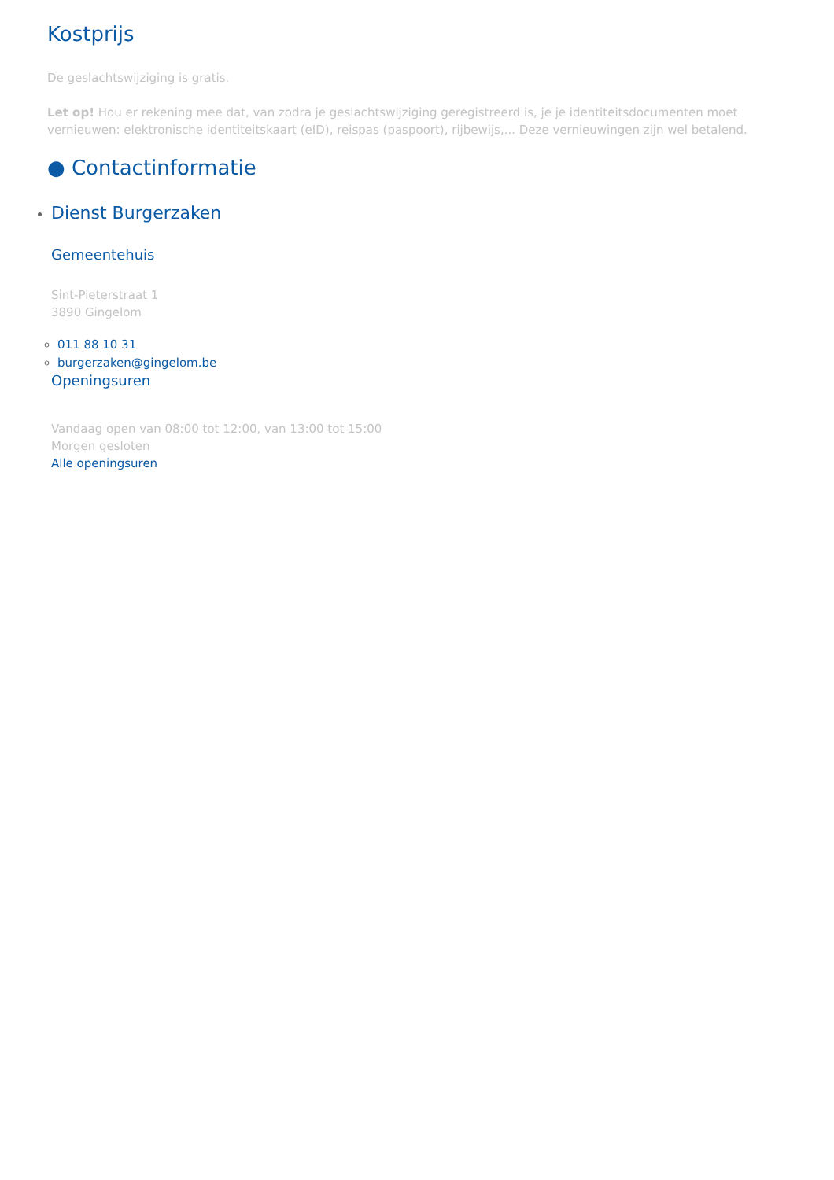Kostprijs
De geslachtswijziging is gratis.
Let op! Hou er rekening mee dat, van zodra je geslachtswijziging geregistreerd is, je je identiteitsdocumenten moet vernieuwen: elektronische identiteitskaart (eID), reispas (paspoort), rijbewijs,... Deze vernieuwingen zijn wel betalend.
● Contactinformatie
Dienst Burgerzaken
Gemeentehuis
Sint-Pieterstraat 1
3890 Gingelom
011 88 10 31
burgerzaken@gingelom.be
Openingsuren
Vandaag open van 08:00 tot 12:00, van 13:00 tot 15:00
Morgen gesloten
Alle openingsuren